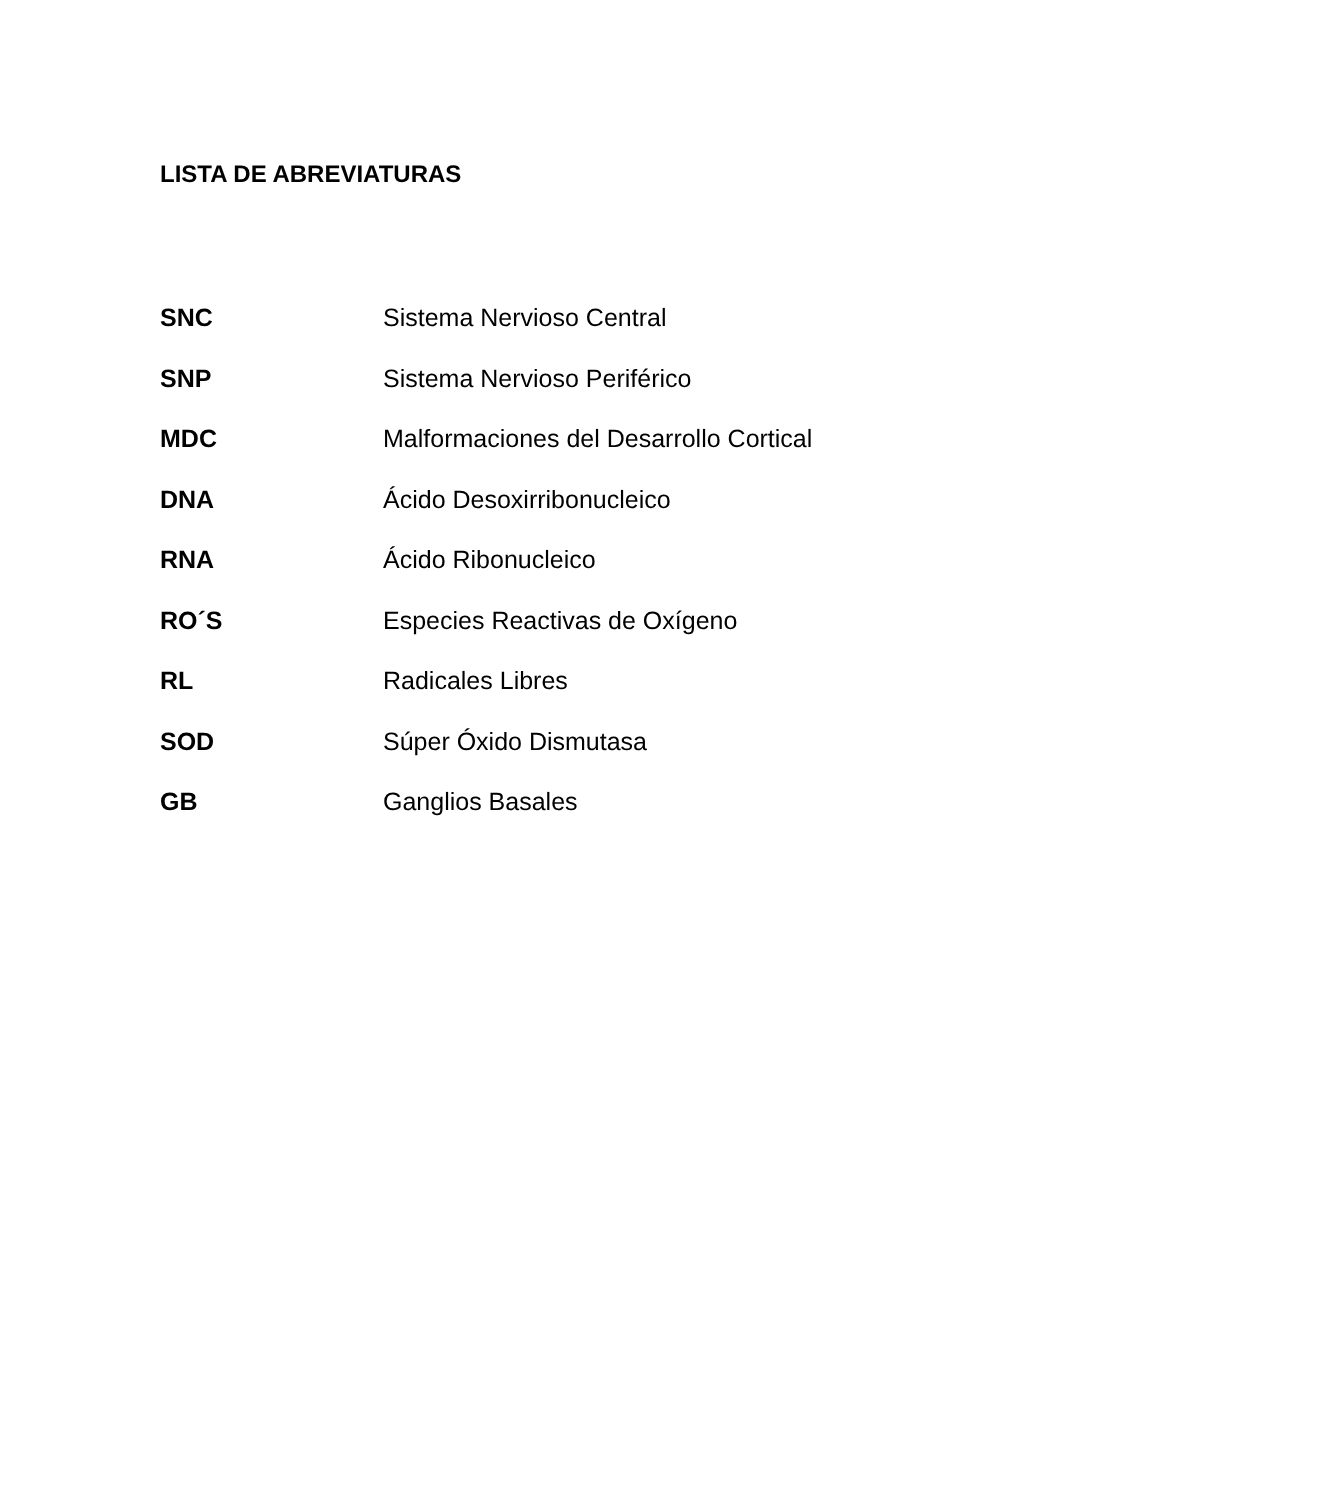LISTA DE ABREVIATURAS
SNC Sistema Nervioso Central
SNP Sistema Nervioso Periférico
MDC Malformaciones del Desarrollo Cortical
DNA Ácido Desoxirribonucleico
RNA Ácido Ribonucleico
RO´S Especies Reactivas de Oxígeno
RL Radicales Libres
SOD Súper Óxido Dismutasa
GB Ganglios Basales